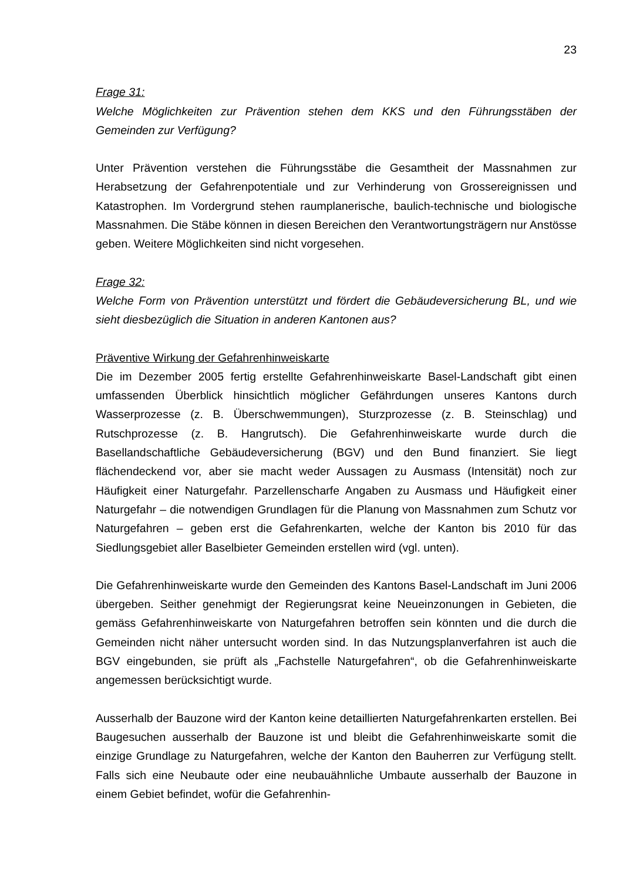23
Frage 31:
Welche Möglichkeiten zur Prävention stehen dem KKS und den Führungsstäben der Gemeinden zur Verfügung?
Unter Prävention verstehen die Führungsstäbe die Gesamtheit der Massnahmen zur Herabsetzung der Gefahrenpotentiale und zur Verhinderung von Grossereignissen und Katastrophen. Im Vordergrund stehen raumplanerische, baulich-technische und biologische Massnahmen. Die Stäbe können in diesen Bereichen den Verantwortungsträgern nur Anstösse geben. Weitere Möglichkeiten sind nicht vorgesehen.
Frage 32:
Welche Form von Prävention unterstützt und fördert die Gebäudeversicherung BL, und wie sieht diesbezüglich die Situation in anderen Kantonen aus?
Präventive Wirkung der Gefahrenhinweiskarte
Die im Dezember 2005 fertig erstellte Gefahrenhinweiskarte Basel-Landschaft gibt einen umfassenden Überblick hinsichtlich möglicher Gefährdungen unseres Kantons durch Wasserprozesse (z. B. Überschwemmungen), Sturzprozesse (z. B. Steinschlag) und Rutschprozesse (z. B. Hangrutsch). Die Gefahrenhinweiskarte wurde durch die Basellandschaftliche Gebäudeversicherung (BGV) und den Bund finanziert. Sie liegt flächendeckend vor, aber sie macht weder Aussagen zu Ausmass (Intensität) noch zur Häufigkeit einer Naturgefahr. Parzellenscharfe Angaben zu Ausmass und Häufigkeit einer Naturgefahr – die notwendigen Grundlagen für die Planung von Massnahmen zum Schutz vor Naturgefahren – geben erst die Gefahrenkarten, welche der Kanton bis 2010 für das Siedlungsgebiet aller Baselbieter Gemeinden erstellen wird (vgl. unten).
Die Gefahrenhinweiskarte wurde den Gemeinden des Kantons Basel-Landschaft im Juni 2006 übergeben. Seither genehmigt der Regierungsrat keine Neueinzonungen in Gebieten, die gemäss Gefahrenhinweiskarte von Naturgefahren betroffen sein könnten und die durch die Gemeinden nicht näher untersucht worden sind. In das Nutzungsplanverfahren ist auch die BGV eingebunden, sie prüft als „Fachstelle Naturgefahren“, ob die Gefahrenhinweiskarte angemessen berücksichtigt wurde.
Ausserhalb der Bauzone wird der Kanton keine detaillierten Naturgefahrenkarten erstellen. Bei Baugesuchen ausserhalb der Bauzone ist und bleibt die Gefahrenhinweiskarte somit die einzige Grundlage zu Naturgefahren, welche der Kanton den Bauherren zur Verfügung stellt. Falls sich eine Neubaute oder eine neubauähnliche Umbaute ausserhalb der Bauzone in einem Gebiet befindet, wofür die Gefahrenhin-